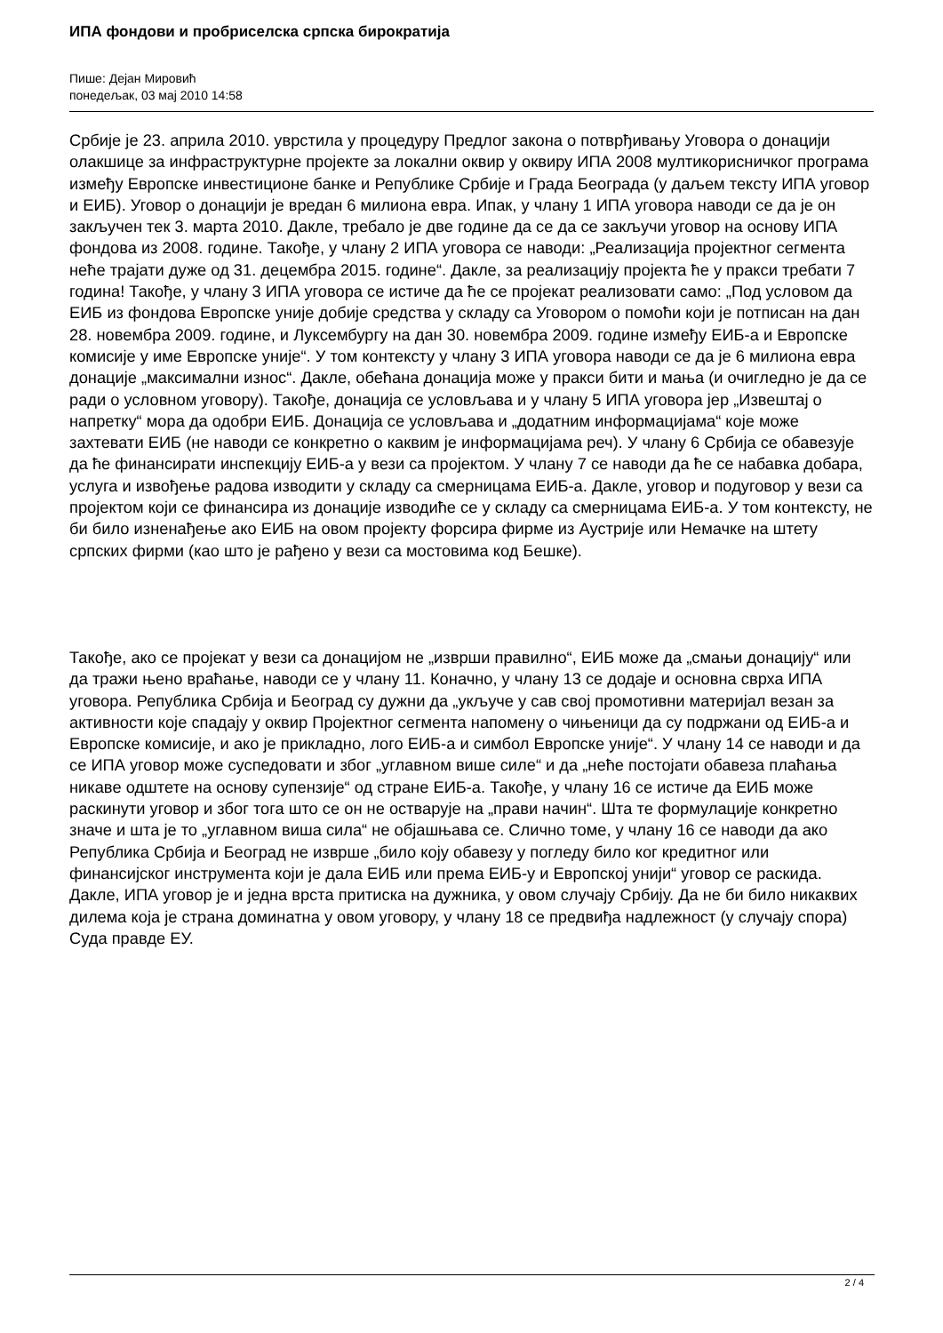ИПА фондови и пробриселска српска бирократија
Пише: Дејан Мировић
понедељак, 03 мај 2010 14:58
Србије је 23. априла 2010. уврстила у процедуру Предлог закона о потврђивању Уговора о донацији олакшице за инфраструктурне пројекте за локални оквир у оквиру ИПА 2008 мултикорисничког програма између Европске инвестиционе банке и Републике Србије и Града Београда (у даљем тексту ИПА уговор и ЕИБ). Уговор о донацији је вредан 6 милиона евра. Ипак, у члану 1 ИПА уговора наводи се да је он закључен тек 3. марта 2010. Дакле, требало је две године да се да се закључи уговор на основу ИПА фондова из 2008. године. Такође, у члану 2 ИПА уговора се наводи: „Реализација пројектног сегмента неће трајати дуже од 31. децембра 2015. године“. Дакле, за реализацију пројекта ће у пракси требати 7 година! Такође, у члану 3 ИПА уговора се истиче да ће се пројекат реализовати само: „Под условом да ЕИБ из фондова Европске уније добије средства у складу са Уговором о помоћи који је потписан на дан 28. новембра 2009. године, и Луксембургу на дан 30. новембра 2009. године између ЕИБ-а и Европске комисије у име Европске уније“. У том контексту у члану 3 ИПА уговора наводи се да је 6 милиона евра донације „максимални износ“. Дакле, обећана донација може у пракси бити и мања (и очигледно је да се ради о условном уговору). Такође, донација се условљава и у члану 5 ИПА уговора јер „Извештај о напретку“ мора да одобри ЕИБ. Донација се условљава и „додатним информацијама“ које може захтевати ЕИБ (не наводи се конкретно о каквим је информацијама реч). У члану 6 Србија се обавезује да ће финансирати инспекцију ЕИБ-а у вези са пројектом. У члану 7 се наводи да ће се набавка добара, услуга и извођење радова изводити у складу са смерницама ЕИБ-а. Дакле, уговор и подуговор у вези са пројектом који се финансира из донације изводиће се у складу са смерницама ЕИБ-а. У том контексту, не би било изненађење ако ЕИБ на овом пројекту форсира фирме из Аустрије или Немачке на штету српских фирми (као што је рађено у вези са мостовима код Бешке).
Такође, ако се пројекат у вези са донацијом не „изврши правилно“, ЕИБ може да „смањи донацију“ или да тражи њено враћање, наводи се у члану 11. Коначно, у члану 13 се додаје и основна сврха ИПА уговора. Република Србија и Београд су дужни да „укључе у сав свој промотивни материјал везан за активности које спадају у оквир Пројектног сегмента напомену о чињеници да су подржани од ЕИБ-а и Европске комисије, и ако је прикладно, лого ЕИБ-а и симбол Европске уније“. У члану 14 се наводи и да се ИПА уговор може суспедовати и због „углавном више силе“ и да „неће постојати обавеза плаћања никаве одштете на основу супензије“ од стране ЕИБ-а. Такође, у члану 16 се истиче да ЕИБ може раскинути уговор и због тога што се он не остварује на „прави начин“. Шта те формулације конкретно значе и шта је то „углавном виша сила“ не објашњава се. Слично томе, у члану 16 се наводи да ако Република Србија и Београд не изврше „било коју обавезу у погледу било ког кредитног или финансијског инструмента који је дала ЕИБ или према ЕИБ-у и Европској унији“ уговор се раскида. Дакле, ИПА уговор је и једна врста притиска на дужника, у овом случају Србију. Да не би било никаквих дилема која је страна доминатна у овом уговору, у члану 18 се предвиђа надлежност (у случају спора) Суда правде ЕУ.
2 / 4